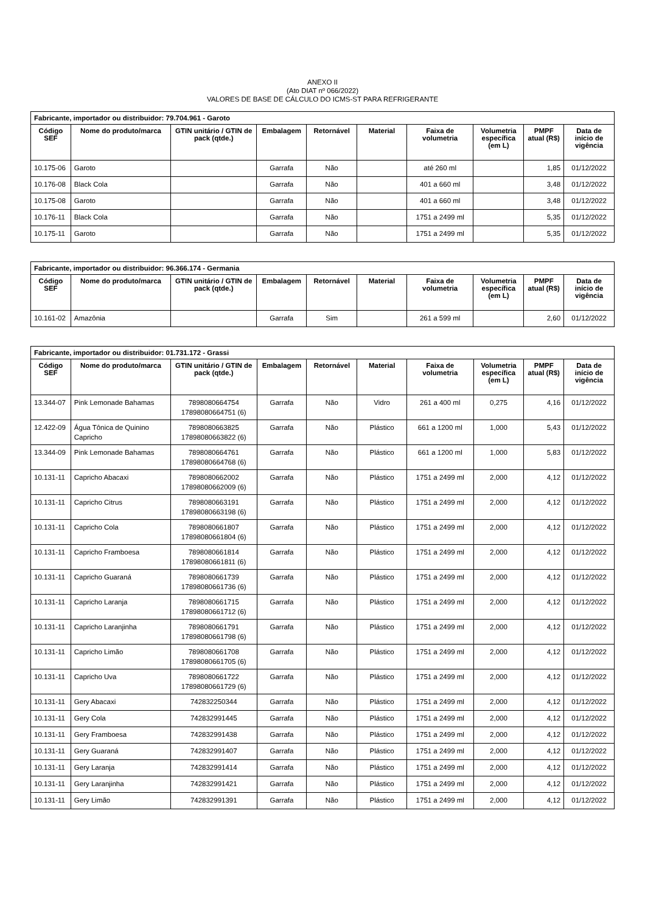ANEXO II
(Ato DIAT nº 066/2022)
VALORES DE BASE DE CÁLCULO DO ICMS-ST PARA REFRIGERANTE
| Fabricante, importador ou distribuidor: 79.704.961 - Garoto | | | | | | | | | |
| --- | --- | --- | --- | --- | --- | --- | --- | --- | --- |
| Código SEF | Nome do produto/marca | GTIN unitário / GTIN de pack (qtde.) | Embalagem | Retornável | Material | Faixa de volumetria | Volumetria específica (em L) | PMPF atual (R$) | Data de início de vigência |
| 10.175-06 | Garoto | | Garrafa | Não | | até 260 ml | | 1,85 | 01/12/2022 |
| 10.176-08 | Black Cola | | Garrafa | Não | | 401 a 660 ml | | 3,48 | 01/12/2022 |
| 10.175-08 | Garoto | | Garrafa | Não | | 401 a 660 ml | | 3,48 | 01/12/2022 |
| 10.176-11 | Black Cola | | Garrafa | Não | | 1751 a 2499 ml | | 5,35 | 01/12/2022 |
| 10.175-11 | Garoto | | Garrafa | Não | | 1751 a 2499 ml | | 5,35 | 01/12/2022 |
| Fabricante, importador ou distribuidor: 96.366.174 - Germania | | | | | | | | | |
| --- | --- | --- | --- | --- | --- | --- | --- | --- | --- |
| Código SEF | Nome do produto/marca | GTIN unitário / GTIN de pack (qtde.) | Embalagem | Retornável | Material | Faixa de volumetria | Volumetria específica (em L) | PMPF atual (R$) | Data de início de vigência |
| 10.161-02 | Amazônia | | Garrafa | Sim | | 261 a 599 ml | | 2,60 | 01/12/2022 |
| Fabricante, importador ou distribuidor: 01.731.172 - Grassi | | | | | | | | | |
| --- | --- | --- | --- | --- | --- | --- | --- | --- | --- |
| Código SEF | Nome do produto/marca | GTIN unitário / GTIN de pack (qtde.) | Embalagem | Retornável | Material | Faixa de volumetria | Volumetria específica (em L) | PMPF atual (R$) | Data de início de vigência |
| 13.344-07 | Pink Lemonade Bahamas | 7898080664754 17898080664751 (6) | Garrafa | Não | Vidro | 261 a 400 ml | 0,275 | 4,16 | 01/12/2022 |
| 12.422-09 | Água Tônica de Quinino Capricho | 7898080663825 17898080663822 (6) | Garrafa | Não | Plástico | 661 a 1200 ml | 1,000 | 5,43 | 01/12/2022 |
| 13.344-09 | Pink Lemonade Bahamas | 7898080664761 17898080664768 (6) | Garrafa | Não | Plástico | 661 a 1200 ml | 1,000 | 5,83 | 01/12/2022 |
| 10.131-11 | Capricho Abacaxi | 7898080662002 17898080662009 (6) | Garrafa | Não | Plástico | 1751 a 2499 ml | 2,000 | 4,12 | 01/12/2022 |
| 10.131-11 | Capricho Citrus | 7898080663191 17898080663198 (6) | Garrafa | Não | Plástico | 1751 a 2499 ml | 2,000 | 4,12 | 01/12/2022 |
| 10.131-11 | Capricho Cola | 7898080661807 17898080661804 (6) | Garrafa | Não | Plástico | 1751 a 2499 ml | 2,000 | 4,12 | 01/12/2022 |
| 10.131-11 | Capricho Framboesa | 7898080661814 17898080661811 (6) | Garrafa | Não | Plástico | 1751 a 2499 ml | 2,000 | 4,12 | 01/12/2022 |
| 10.131-11 | Capricho Guaraná | 7898080661739 17898080661736 (6) | Garrafa | Não | Plástico | 1751 a 2499 ml | 2,000 | 4,12 | 01/12/2022 |
| 10.131-11 | Capricho Laranja | 7898080661715 17898080661712 (6) | Garrafa | Não | Plástico | 1751 a 2499 ml | 2,000 | 4,12 | 01/12/2022 |
| 10.131-11 | Capricho Laranjinha | 7898080661791 17898080661798 (6) | Garrafa | Não | Plástico | 1751 a 2499 ml | 2,000 | 4,12 | 01/12/2022 |
| 10.131-11 | Capricho Limão | 7898080661708 17898080661705 (6) | Garrafa | Não | Plástico | 1751 a 2499 ml | 2,000 | 4,12 | 01/12/2022 |
| 10.131-11 | Capricho Uva | 7898080661722 17898080661729 (6) | Garrafa | Não | Plástico | 1751 a 2499 ml | 2,000 | 4,12 | 01/12/2022 |
| 10.131-11 | Gery Abacaxi | 742832250344 | Garrafa | Não | Plástico | 1751 a 2499 ml | 2,000 | 4,12 | 01/12/2022 |
| 10.131-11 | Gery Cola | 742832991445 | Garrafa | Não | Plástico | 1751 a 2499 ml | 2,000 | 4,12 | 01/12/2022 |
| 10.131-11 | Gery Framboesa | 742832991438 | Garrafa | Não | Plástico | 1751 a 2499 ml | 2,000 | 4,12 | 01/12/2022 |
| 10.131-11 | Gery Guaraná | 742832991407 | Garrafa | Não | Plástico | 1751 a 2499 ml | 2,000 | 4,12 | 01/12/2022 |
| 10.131-11 | Gery Laranja | 742832991414 | Garrafa | Não | Plástico | 1751 a 2499 ml | 2,000 | 4,12 | 01/12/2022 |
| 10.131-11 | Gery Laranjinha | 742832991421 | Garrafa | Não | Plástico | 1751 a 2499 ml | 2,000 | 4,12 | 01/12/2022 |
| 10.131-11 | Gery Limão | 742832991391 | Garrafa | Não | Plástico | 1751 a 2499 ml | 2,000 | 4,12 | 01/12/2022 |